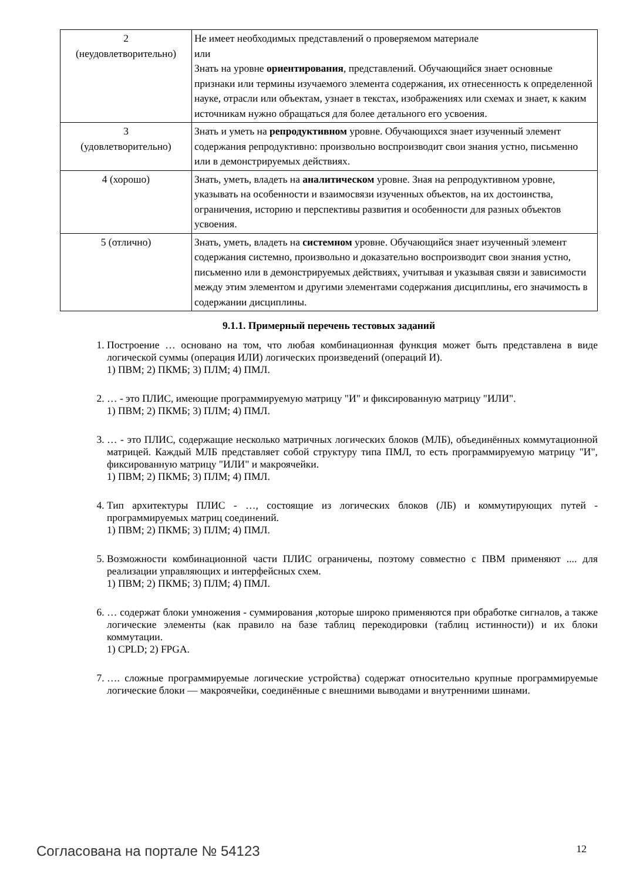| 2 (неудовлетворительно) | Не имеет необходимых представлений о проверяемом материале или Знать на уровне ориентирования , представлений. Обучающийся знает основные признаки или термины изучаемого элемента содержания, их отнесенность к определенной науке, отрасли или объектам, узнает в текстах, изображениях или схемах и знает, к каким источникам нужно обращаться для более детального его усвоения. |
| 3 (удовлетворительно) | Знать и уметь на репродуктивном уровне. Обучающихся знает изученный элемент содержания репродуктивно: произвольно воспроизводит свои знания устно, письменно или в демонстрируемых действиях. |
| 4 (хорошо) | Знать, уметь, владеть на аналитическом уровне. Зная на репродуктивном уровне, указывать на особенности и взаимосвязи изученных объектов, на их достоинства, ограничения, историю и перспективы развития и особенности для разных объектов усвоения. |
| 5 (отлично) | Знать, уметь, владеть на системном уровне. Обучающийся знает изученный элемент содержания системно, произвольно и доказательно воспроизводит свои знания устно, письменно или в демонстрируемых действиях, учитывая и указывая связи и зависимости между этим элементом и другими элементами содержания дисциплины, его значимость в содержании дисциплины. |
9.1.1. Примерный перечень тестовых заданий
1. Построение … основано на том, что любая комбинационная функция может быть представлена в виде логической суммы (операция ИЛИ) логических произведений (операций И).
1) ПВМ; 2) ПКМБ; 3) ПЛМ; 4) ПМЛ.
2. … - это ПЛИС, имеющие программируемую матрицу "И" и фиксированную матрицу "ИЛИ".
1) ПВМ; 2) ПКМБ; 3) ПЛМ; 4) ПМЛ.
3. … - это ПЛИС, содержащие несколько матричных логических блоков (МЛБ), объединённых коммутационной матрицей. Каждый МЛБ представляет собой структуру типа ПМЛ, то есть программируемую матрицу "И", фиксированную матрицу "ИЛИ" и макроячейки.
1) ПВМ; 2) ПКМБ; 3) ПЛМ; 4) ПМЛ.
4. Тип архитектуры ПЛИС - …, состоящие из логических блоков (ЛБ) и коммутирующих путей - программируемых матриц соединений.
1) ПВМ; 2) ПКМБ; 3) ПЛМ; 4) ПМЛ.
5. Возможности комбинационной части ПЛИС ограничены, поэтому совместно с ПВМ применяют .... для реализации управляющих и интерфейсных схем.
1) ПВМ; 2) ПКМБ; 3) ПЛМ; 4) ПМЛ.
6. … содержат блоки умножения - суммирования ,которые широко применяются при обработке сигналов, а также логические элементы (как правило на базе таблиц перекодировки (таблиц истинности)) и их блоки коммутации.
1) CPLD; 2) FPGA.
7. …. сложные программируемые логические устройства) содержат относительно крупные программируемые логические блоки — макроячейки, соединённые с внешними выводами и внутренними шинами.
Согласована на портале № 54123 12